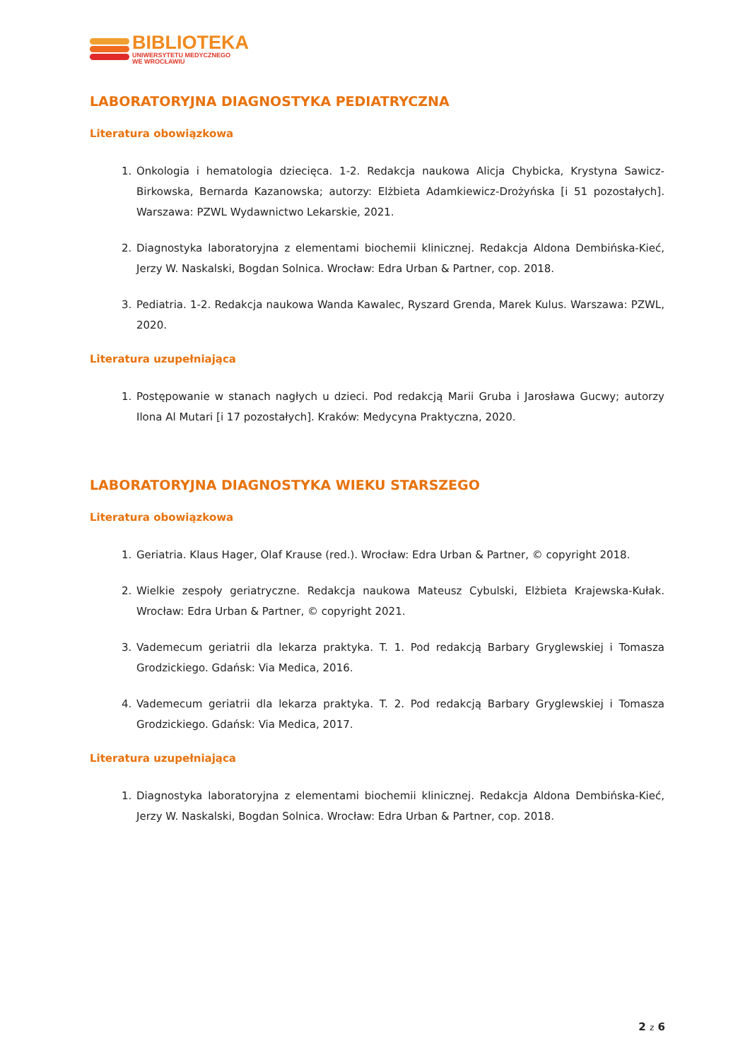BIBLIOTEKA
UNIWERSYTETU MEDYCZNEGO
WE WROCŁAWIU
LABORATORYJNA DIAGNOSTYKA PEDIATRYCZNA
Literatura obowiązkowa
1. Onkologia i hematologia dziecięca. 1-2. Redakcja naukowa Alicja Chybicka, Krystyna Sawicz-Birkowska, Bernarda Kazanowska; autorzy: Elżbieta Adamkiewicz-Drożyńska [i 51 pozostałych]. Warszawa: PZWL Wydawnictwo Lekarskie, 2021.
2. Diagnostyka laboratoryjna z elementami biochemii klinicznej. Redakcja Aldona Dembińska-Kieć, Jerzy W. Naskalski, Bogdan Solnica. Wrocław: Edra Urban & Partner, cop. 2018.
3. Pediatria. 1-2. Redakcja naukowa Wanda Kawalec, Ryszard Grenda, Marek Kulus. Warszawa: PZWL, 2020.
Literatura uzupełniająca
1. Postępowanie w stanach nagłych u dzieci. Pod redakcją Marii Gruba i Jarosława Gucwy; autorzy Ilona Al Mutari [i 17 pozostałych]. Kraków: Medycyna Praktyczna, 2020.
LABORATORYJNA DIAGNOSTYKA WIEKU STARSZEGO
Literatura obowiązkowa
1. Geriatria. Klaus Hager, Olaf Krause (red.). Wrocław: Edra Urban & Partner, © copyright 2018.
2. Wielkie zespoły geriatryczne. Redakcja naukowa Mateusz Cybulski, Elżbieta Krajewska-Kułak. Wrocław: Edra Urban & Partner, © copyright 2021.
3. Vademecum geriatrii dla lekarza praktyka. T. 1. Pod redakcją Barbary Gryglewskiej i Tomasza Grodzickiego. Gdańsk: Via Medica, 2016.
4. Vademecum geriatrii dla lekarza praktyka. T. 2. Pod redakcją Barbary Gryglewskiej i Tomasza Grodzickiego. Gdańsk: Via Medica, 2017.
Literatura uzupełniająca
1. Diagnostyka laboratoryjna z elementami biochemii klinicznej. Redakcja Aldona Dembińska-Kieć, Jerzy W. Naskalski, Bogdan Solnica. Wrocław: Edra Urban & Partner, cop. 2018.
2 z 6